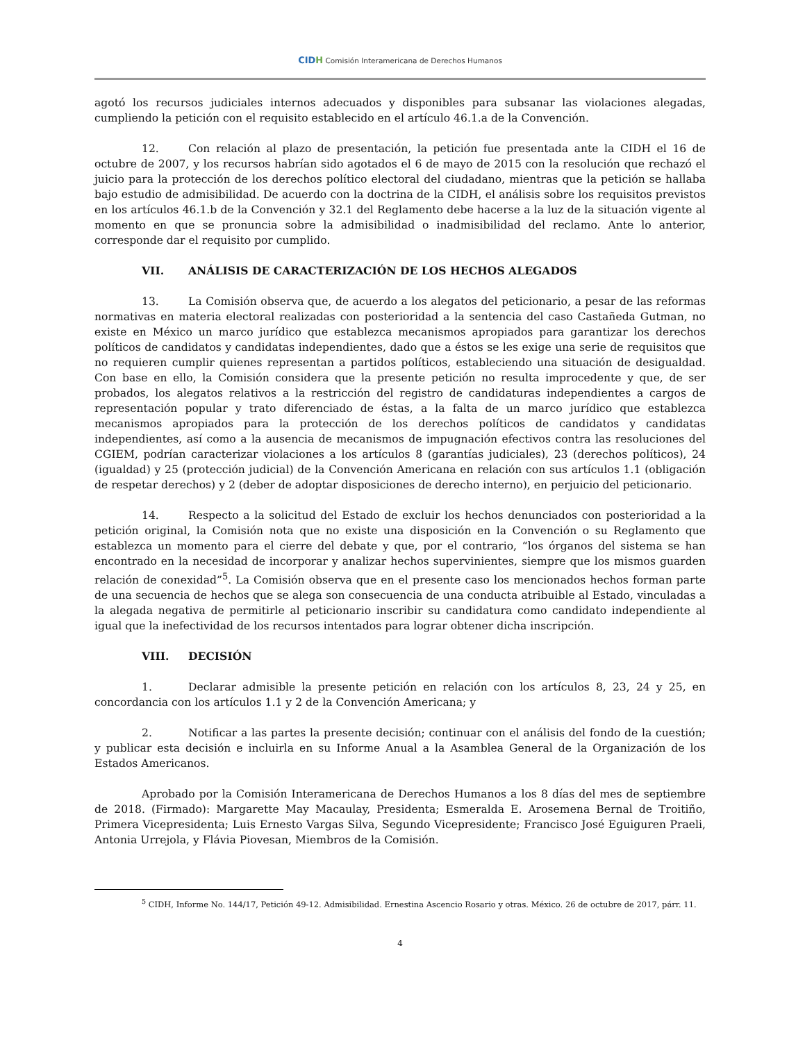CIDH Comisión Interamericana de Derechos Humanos
agotó los recursos judiciales internos adecuados y disponibles para subsanar las violaciones alegadas, cumpliendo la petición con el requisito establecido en el artículo 46.1.a de la Convención.
12. Con relación al plazo de presentación, la petición fue presentada ante la CIDH el 16 de octubre de 2007, y los recursos habrían sido agotados el 6 de mayo de 2015 con la resolución que rechazó el juicio para la protección de los derechos político electoral del ciudadano, mientras que la petición se hallaba bajo estudio de admisibilidad. De acuerdo con la doctrina de la CIDH, el análisis sobre los requisitos previstos en los artículos 46.1.b de la Convención y 32.1 del Reglamento debe hacerse a la luz de la situación vigente al momento en que se pronuncia sobre la admisibilidad o inadmisibilidad del reclamo. Ante lo anterior, corresponde dar el requisito por cumplido.
VII. ANÁLISIS DE CARACTERIZACIÓN DE LOS HECHOS ALEGADOS
13. La Comisión observa que, de acuerdo a los alegatos del peticionario, a pesar de las reformas normativas en materia electoral realizadas con posterioridad a la sentencia del caso Castañeda Gutman, no existe en México un marco jurídico que establezca mecanismos apropiados para garantizar los derechos políticos de candidatos y candidatas independientes, dado que a éstos se les exige una serie de requisitos que no requieren cumplir quienes representan a partidos políticos, estableciendo una situación de desigualdad. Con base en ello, la Comisión considera que la presente petición no resulta improcedente y que, de ser probados, los alegatos relativos a la restricción del registro de candidaturas independientes a cargos de representación popular y trato diferenciado de éstas, a la falta de un marco jurídico que establezca mecanismos apropiados para la protección de los derechos políticos de candidatos y candidatas independientes, así como a la ausencia de mecanismos de impugnación efectivos contra las resoluciones del CGIEM, podrían caracterizar violaciones a los artículos 8 (garantías judiciales), 23 (derechos políticos), 24 (igualdad) y 25 (protección judicial) de la Convención Americana en relación con sus artículos 1.1 (obligación de respetar derechos) y 2 (deber de adoptar disposiciones de derecho interno), en perjuicio del peticionario.
14. Respecto a la solicitud del Estado de excluir los hechos denunciados con posterioridad a la petición original, la Comisión nota que no existe una disposición en la Convención o su Reglamento que establezca un momento para el cierre del debate y que, por el contrario, “los órganos del sistema se han encontrado en la necesidad de incorporar y analizar hechos supervinientes, siempre que los mismos guarden relación de conexidad”<sup>5</sup>. La Comisión observa que en el presente caso los mencionados hechos forman parte de una secuencia de hechos que se alega son consecuencia de una conducta atribuible al Estado, vinculadas a la alegada negativa de permitirle al peticionario inscribir su candidatura como candidato independiente al igual que la inefectividad de los recursos intentados para lograr obtener dicha inscripción.
VIII. DECISIÓN
1. Declarar admisible la presente petición en relación con los artículos 8, 23, 24 y 25, en concordancia con los artículos 1.1 y 2 de la Convención Americana; y
2. Notificar a las partes la presente decisión; continuar con el análisis del fondo de la cuestión; y publicar esta decisión e incluirla en su Informe Anual a la Asamblea General de la Organización de los Estados Americanos.
Aprobado por la Comisión Interamericana de Derechos Humanos a los 8 días del mes de septiembre de 2018. (Firmado): Margarette May Macaulay, Presidenta; Esmeralda E. Arosemena Bernal de Troitiño, Primera Vicepresidenta; Luis Ernesto Vargas Silva, Segundo Vicepresidente; Francisco José Eguiguren Praeli, Antonia Urrejola, y Flávia Piovesan, Miembros de la Comisión.
<sup>5</sup> CIDH, Informe No. 144/17, Petición 49-12. Admisibilidad. Ernestina Ascencio Rosario y otras. México. 26 de octubre de 2017, párr. 11.
4